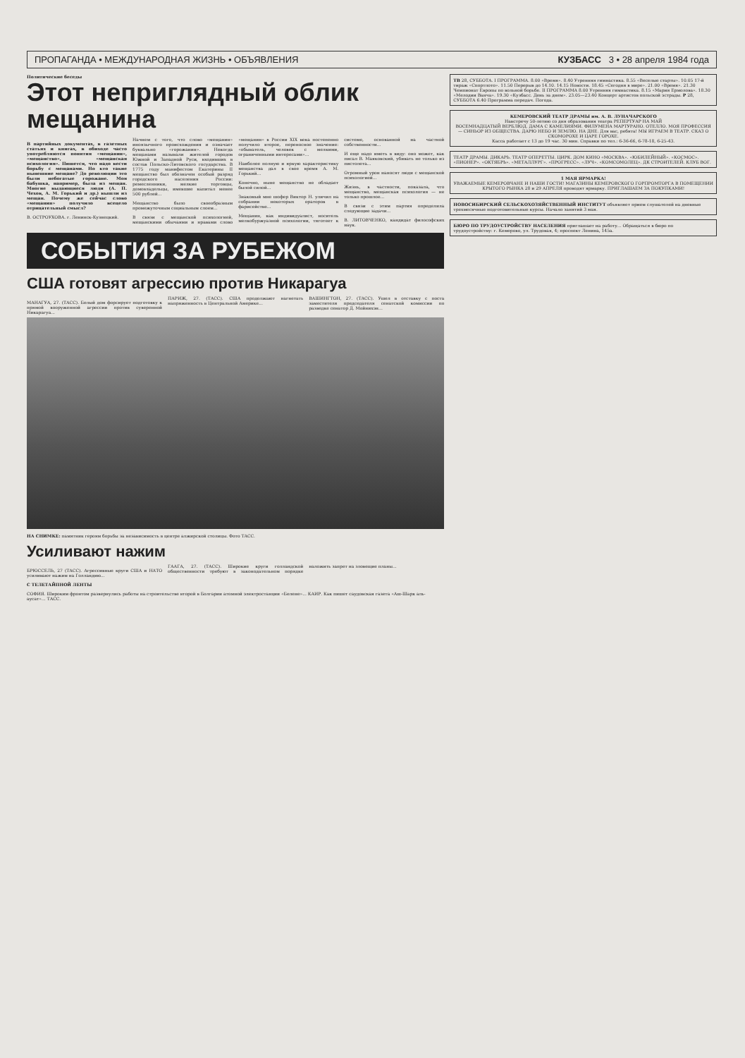ПРОПАГАНДА • МЕЖДУНАРОДНАЯ ЖИЗНЬ • ОБЪЯВЛЕНИЯ КУЗБАСС 3 • 28 апреля 1984 года
Политические беседы
Этот неприглядный облик мещанина
В партийных документах, в газетных статьях и книгах, в обиходе часто употребляются понятия «мещанин», «мещанство», «мещанская психология». Пишется, что надо вести борьбу с мещанами. Но кто такие нынешние мещане? До революции это были небогатые горожане. Моя бабушка, например, была из мещан. Многие выдающиеся люди (А. П. Чехов, А. М. Горький и др.) вышли из мещан. Почему же сейчас слово «мещанин» получило всецело отрицательный смысл?
В. ОСТРОУХОВА. г. Ленинск-Кузнецкий.
Начнем с того, что слово «мещанин» иноязычного происхождения и означает буквально «горожанин». Некогда мещанами называли жителей городов Южной и Западной Руси, входивших в состав Польско-Литовского государства. В 1775 году манифестом Екатерины II мещанство был обозначен особый разряд городского населения России: ремесленники, мелкие торговцы, домовладельцы, имевшие капитал менее 500 рублей...
Мещанство было своеобразным промежуточным социальным слоем...
В связи с мещанской психологией, мещанскими обычаями и нравами слово «мещанин» в России XIX века постепенно получило второе, переносное значение: «обыватель, человек с мелкими, ограниченными интересами»...
Наиболее полную и яркую характеристику мещанства дал в свое время А. М. Горький...
Конечно, ныне мещанство не обладает былой силой...
Знакомый мне шофер Виктор Н. уличил на собрании некоторых ораторов в фарисействе...
Мещанин, как индивидуалист, носитель мелкобуржуазной психологии, тяготеет к системе, основанной на частной собственности...
И еще надо иметь в виду: оно может, как писал В. Маяковский, убивать не только из пистолета...
Огромный урон наносят люди с мещанской психологией...
Жизнь, в частности, показала, что мещанство, мещанская психология — не только прошлое...
В связи с этим партия определила следующие задачи...
В. ЛИТОВЧЕНКО, кандидат философских наук.
СОБЫТИЯ ЗА РУБЕЖОМ
США готовят агрессию против Никарагуа
МАНАГУА, 27. (ТАСС). Белый дом форсирует подготовку к прямой вооруженной агрессии против суверенной Никарагуа...
ПАРИЖ, 27. (ТАСС). США продолжают нагнетать напряженность в Центральной Америке...
ВАШИНГТОН, 27. (ТАСС). Ушел в отставку с поста заместителя председателя сенатской комиссии по разведке сенатор Д. Мойнихэн...
НА СНИМКЕ: памятник героям борьбы за независимость в центре алжирской столицы. Фото ТАСС.
Усиливают нажим
БРЮССЕЛЬ, 27 (ТАСС). Агрессивные круги США и НАТО усиливают нажим на Голландию...
ГААГА, 27. (ТАСС). Широкие круги голландской общественности требуют в законодательном порядке наложить запрет на зловещие планы...
С ТЕЛЕТАЙПНОЙ ЛЕНТЫ
СОФИЯ. Широким фронтом развернулись работы на строительстве второй в Болгарии атомной электростанции «Белене»... КАИР. Как пишет саудовская газета «Аш-Шарк аль-аусат»... ТАСС.
ТВ 28, СУББОТА. I ПРОГРАММА. 8.00 «Время». 8.40 Утренняя гимнастика. 8.55 «Веселые старты». 10.05 17-й тираж «Спортлото». 11.50 Перерыв до 14.10. 14.15 Новости. 18.45 «Сегодня в мире». 21.00 «Время». 21.30 Чемпионат Европы по вольной борьбе. II ПРОГРАММА 8.00 Утренняя гимнастика. 8.15 «Мария Ермолова». 18.30 «Мелодии Ванча». 19.30 «Кузбасс. День за днем». 23.05—23.40 Концерт артистов польской эстрады. Р 28, СУББОТА 6.40 Программа передач. Погода.
КЕМЕРОВСКИЙ ТЕАТР ДРАМЫ им. А. В. ЛУНАЧАРСКОГО
Навстречу 50-летию со дня образования театра РЕПЕРТУАР НА МАЙ
ВОСЕМНАДЦАТЫЙ ВЕРБЛЮД. ДАМА С КАМЕЛИЯМИ. ФИЛУМЕНА МАРТУРАНО. ОТЕЛЛО. МОЯ ПРОФЕССИЯ — СИНЬОР ИЗ ОБЩЕСТВА. ДАРЮ НЕБО И ЗЕМЛЮ. НА ДНЕ. Для вас, ребята! МЫ ИГРАЕМ В ТЕАТР. СКАЗ О СКОМОРОХЕ И ЦАРЕ ГОРОХЕ.
Касса работает с 13 до 19 час. 30 мин. Справки по тел.: 6-36-66, 6-78-18, 6-25-43.
ТЕАТР ДРАМЫ. ДИКАРЬ. ТЕАТР ОПЕРЕТТЫ. ЦИРК. ДОМ КИНО «МОСКВА». «ЮБИЛЕЙНЫЙ». «КОСМОС». «ПИОНЕР». «ОКТЯБРЬ». «МЕТАЛЛУРГ». «ПРОГРЕСС». «ЛУЧ». «КОМСОМОЛЕЦ». ДК СТРОИТЕЛЕЙ. КЛУБ ВОГ.
1 МАЯ ЯРМАРКА!
УВАЖАЕМЫЕ КЕМЕРОВЧАНЕ И НАШИ ГОСТИ! МАГАЗИНЫ КЕМЕРОВСКОГО ГОРПРОМТОРГА В ПОМЕЩЕНИИ КРЫТОГО РЫНКА 28 и 29 АПРЕЛЯ проводят ярмарку. ПРИГЛАШАЕМ ЗА ПОКУПКАМИ!
НОВОСИБИРСКИЙ СЕЛЬСКОХОЗЯЙСТВЕННЫЙ ИНСТИТУТ объявляет прием слушателей на дневные трехмесячные подготовительные курсы. Начало занятий 3 мая.
БЮРО ПО ТРУДОУСТРОЙСТВУ НАСЕЛЕНИЯ приглашает на работу... Обращаться в бюро по трудоустройству: г. Кемерово, ул. Трудовая, 4; проспект Ленина, 145а.